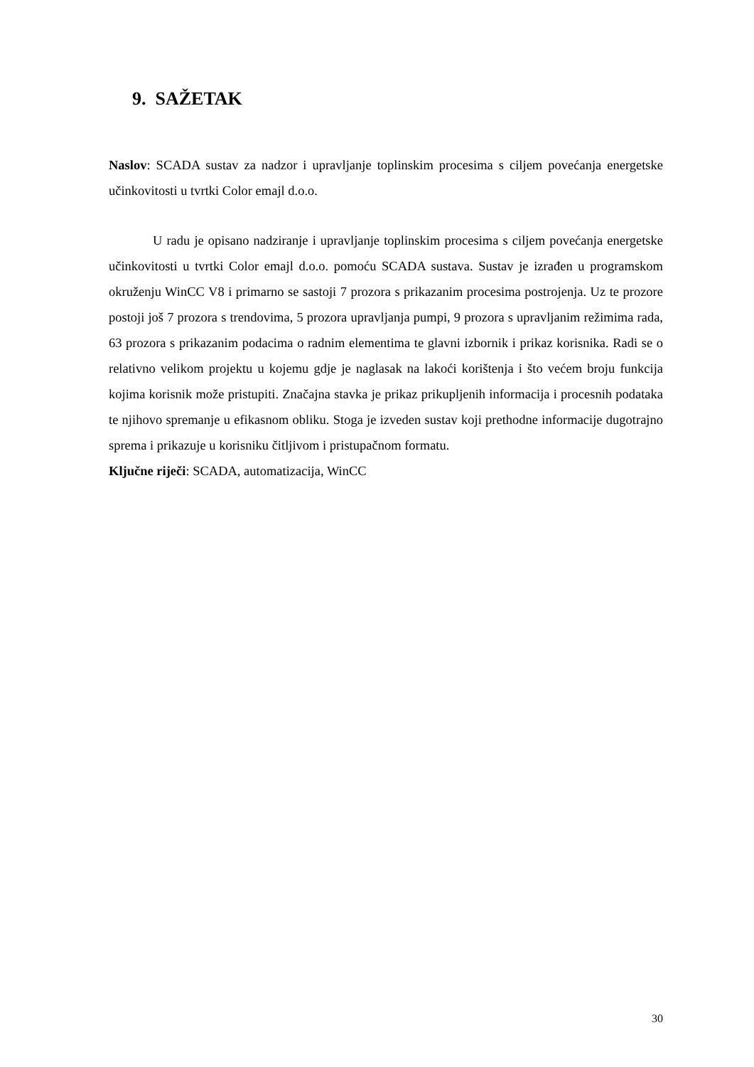9. SAŽETAK
Naslov: SCADA sustav za nadzor i upravljanje toplinskim procesima s ciljem povećanja energetske učinkovitosti u tvrtki Color emajl d.o.o.
U radu je opisano nadziranje i upravljanje toplinskim procesima s ciljem povećanja energetske učinkovitosti u tvrtki Color emajl d.o.o. pomoću SCADA sustava. Sustav je izrađen u programskom okruženju WinCC V8 i primarno se sastoji 7 prozora s prikazanim procesima postrojenja. Uz te prozore postoji još 7 prozora s trendovima, 5 prozora upravljanja pumpi, 9 prozora s upravljanim režimima rada, 63 prozora s prikazanim podacima o radnim elementima te glavni izbornik i prikaz korisnika. Radi se o relativno velikom projektu u kojemu gdje je naglasak na lakoći korištenja i što većem broju funkcija kojima korisnik može pristupiti. Značajna stavka je prikaz prikupljenih informacija i procesnih podataka te njihovo spremanje u efikasnom obliku. Stoga je izveden sustav koji prethodne informacije dugotrajno sprema i prikazuje u korisniku čitljivom i pristupačnom formatu.
Ključne riječi: SCADA, automatizacija, WinCC
30